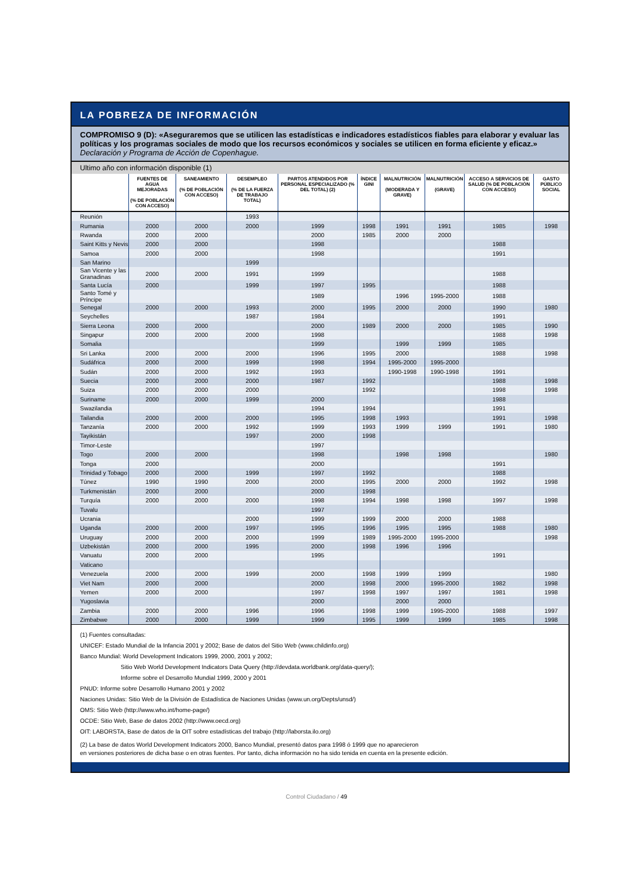LA POBREZA DE INFORMACIÓN
COMPROMISO 9 (D): «Aseguraremos que se utilicen las estadísticas e indicadores estadísticos fiables para elaborar y evaluar las políticas y los programas sociales de modo que los recursos económicos y sociales se utilicen en forma eficiente y eficaz.» Declaración y Programa de Acción de Copenhague.
Ultimo año con información disponible (1)
| | FUENTES DE AGUA MEJORADAS (% DE POBLACIÓN CON ACCESO) | SANEAMIENTO (% DE POBLACIÓN CON ACCESO) | DESEMPLEO (% DE LA FUERZA DE TRABAJO TOTAL) | PARTOS ATENDIDOS POR PERSONAL ESPECIALIZADO (% DEL TOTAL) (2) | ÍNDICE GINI | MALNUTRICIÓN (MODERADA Y GRAVE) | MALNUTRICIÓN (GRAVE) | ACCESO A SERVICIOS DE SALUD (% DE POBLACIÓN CON ACCESO) | GASTO PÚBLICO SOCIAL |
| --- | --- | --- | --- | --- | --- | --- | --- | --- | --- |
| Reunión | | | 1993 | | | | | | |
| Rumania | 2000 | 2000 | 2000 | 1999 | 1998 | 1991 | 1991 | 1985 | 1998 |
| Rwanda | 2000 | 2000 | | 2000 | 1985 | 2000 | 2000 | | |
| Saint Kitts y Nevis | 2000 | 2000 | | 1998 | | | | 1988 | |
| Samoa | 2000 | 2000 | | 1998 | | | | 1991 | |
| San Marino | | | 1999 | | | | | | |
| San Vicente y las Granadinas | 2000 | 2000 | 1991 | 1999 | | | | 1988 | |
| Santa Lucía | 2000 | | 1999 | 1997 | 1995 | | | 1988 | |
| Santo Tomé y Príncipe | | | | 1989 | | 1996 | 1995-2000 | 1988 | |
| Senegal | 2000 | 2000 | 1993 | 2000 | 1995 | 2000 | 2000 | 1990 | 1980 |
| Seychelles | | | 1987 | 1984 | | | | 1991 | |
| Sierra Leona | 2000 | 2000 | | 2000 | 1989 | 2000 | 2000 | 1985 | 1990 |
| Singapur | 2000 | 2000 | 2000 | 1998 | | | | 1988 | 1998 |
| Somalia | | | | 1999 | | 1999 | 1999 | 1985 | |
| Sri Lanka | 2000 | 2000 | 2000 | 1996 | 1995 | 2000 | | 1988 | 1998 |
| Sudáfrica | 2000 | 2000 | 1999 | 1998 | 1994 | 1995-2000 | 1995-2000 | | |
| Sudán | 2000 | 2000 | 1992 | 1993 | | 1990-1998 | 1990-1998 | 1991 | |
| Suecia | 2000 | 2000 | 2000 | 1987 | 1992 | | | 1988 | 1998 |
| Suiza | 2000 | 2000 | 2000 | | 1992 | | | 1998 | 1998 |
| Suriname | 2000 | 2000 | 1999 | 2000 | | | | 1988 | |
| Swazilandia | | | | 1994 | 1994 | | | 1991 | |
| Tailandia | 2000 | 2000 | 2000 | 1995 | 1998 | 1993 | | 1991 | 1998 |
| Tanzanía | 2000 | 2000 | 1992 | 1999 | 1993 | 1999 | 1999 | 1991 | 1980 |
| Tayikistán | | | 1997 | 2000 | 1998 | | | | |
| Timor-Leste | | | | 1997 | | | | | |
| Togo | 2000 | 2000 | | 1998 | | 1998 | 1998 | | 1980 |
| Tonga | 2000 | | | 2000 | | | | 1991 | |
| Trinidad y Tobago | 2000 | 2000 | 1999 | 1997 | 1992 | | | 1988 | |
| Túnez | 1990 | 1990 | 2000 | 2000 | 1995 | 2000 | 2000 | 1992 | 1998 |
| Turkmenistán | 2000 | 2000 | | 2000 | 1998 | | | | |
| Turquía | 2000 | 2000 | 2000 | 1998 | 1994 | 1998 | 1998 | 1997 | 1998 |
| Tuvalu | | | | 1997 | | | | | |
| Ucrania | | | 2000 | 1999 | 1999 | 2000 | 2000 | 1988 | |
| Uganda | 2000 | 2000 | 1997 | 1995 | 1996 | 1995 | 1995 | 1988 | 1980 |
| Uruguay | 2000 | 2000 | 2000 | 1999 | 1989 | 1995-2000 | 1995-2000 | | 1998 |
| Uzbekistán | 2000 | 2000 | 1995 | 2000 | 1998 | 1996 | 1996 | | |
| Vanuatu | 2000 | 2000 | | 1995 | | | | 1991 | |
| Vaticano | | | | | | | | | |
| Venezuela | 2000 | 2000 | 1999 | 2000 | 1998 | 1999 | 1999 | | 1980 |
| Viet Nam | 2000 | 2000 | | 2000 | 1998 | 2000 | 1995-2000 | 1982 | 1998 |
| Yemen | 2000 | 2000 | | 1997 | 1998 | 1997 | 1997 | 1981 | 1998 |
| Yugoslavia | | | | 2000 | | 2000 | 2000 | | |
| Zambia | 2000 | 2000 | 1996 | 1996 | 1998 | 1999 | 1995-2000 | 1988 | 1997 |
| Zimbabwe | 2000 | 2000 | 1999 | 1999 | 1995 | 1999 | 1999 | 1985 | 1998 |
(1) Fuentes consultadas:
UNICEF: Estado Mundial de la Infancia 2001 y 2002; Base de datos del Sitio Web (www.childinfo.org)
Banco Mundial: World Development Indicators 1999, 2000, 2001 y 2002;
Sitio Web World Development Indicators Data Query (http://devdata.worldbank.org/data-query/);
Informe sobre el Desarrollo Mundial 1999, 2000 y 2001
PNUD: Informe sobre Desarrollo Humano 2001 y 2002
Naciones Unidas: Sitio Web de la División de Estadística de Naciones Unidas (www.un.org/Depts/unsd/)
OMS: Sitio Web (http://www.who.int/home-page/)
OCDE: Sitio Web, Base de datos 2002 (http://www.oecd.org)
OIT: LABORSTA, Base de datos de la OIT sobre estadísticas del trabajo (http://laborsta.ilo.org)
(2) La base de datos World Development Indicators 2000, Banco Mundial, presentó datos para 1998 ó 1999 que no aparecieron
en versiones posteriores de dicha base o en otras fuentes. Por tanto, dicha información no ha sido tenida en cuenta en la presente edición.
Control Ciudadano / 49